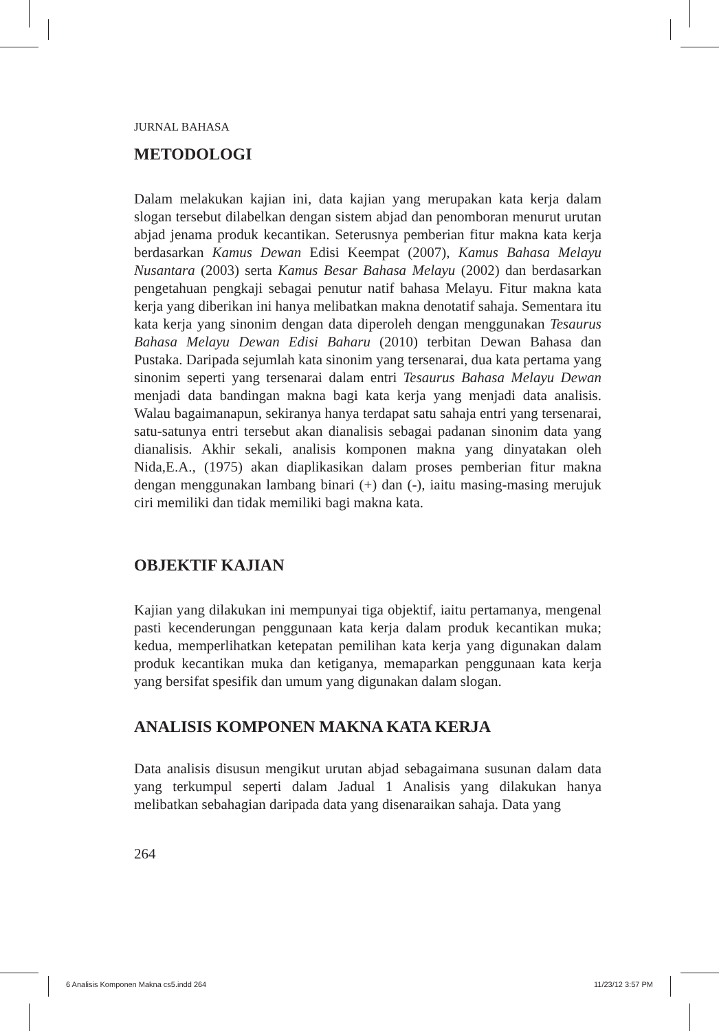JURNAL BAHASA
METODOLOGI
Dalam melakukan kajian ini, data kajian yang merupakan kata kerja dalam slogan tersebut dilabelkan dengan sistem abjad dan penomboran menurut urutan abjad jenama produk kecantikan. Seterusnya pemberian fitur makna kata kerja berdasarkan Kamus Dewan Edisi Keempat (2007), Kamus Bahasa Melayu Nusantara (2003) serta Kamus Besar Bahasa Melayu (2002) dan berdasarkan pengetahuan pengkaji sebagai penutur natif bahasa Melayu. Fitur makna kata kerja yang diberikan ini hanya melibatkan makna denotatif sahaja. Sementara itu kata kerja yang sinonim dengan data diperoleh dengan menggunakan Tesaurus Bahasa Melayu Dewan Edisi Baharu (2010) terbitan Dewan Bahasa dan Pustaka. Daripada sejumlah kata sinonim yang tersenarai, dua kata pertama yang sinonim seperti yang tersenarai dalam entri Tesaurus Bahasa Melayu Dewan menjadi data bandingan makna bagi kata kerja yang menjadi data analisis. Walau bagaimanapun, sekiranya hanya terdapat satu sahaja entri yang tersenarai, satu-satunya entri tersebut akan dianalisis sebagai padanan sinonim data yang dianalisis. Akhir sekali, analisis komponen makna yang dinyatakan oleh Nida,E.A., (1975) akan diaplikasikan dalam proses pemberian fitur makna dengan menggunakan lambang binari (+) dan (-), iaitu masing-masing merujuk ciri memiliki dan tidak memiliki bagi makna kata.
OBJEKTIF KAJIAN
Kajian yang dilakukan ini mempunyai tiga objektif, iaitu pertamanya, mengenal pasti kecenderungan penggunaan kata kerja dalam produk kecantikan muka; kedua, memperlihatkan ketepatan pemilihan kata kerja yang digunakan dalam produk kecantikan muka dan ketiganya, memaparkan penggunaan kata kerja yang bersifat spesifik dan umum yang digunakan dalam slogan.
ANALISIS KOMPONEN MAKNA KATA KERJA
Data analisis disusun mengikut urutan abjad sebagaimana susunan dalam data yang terkumpul seperti dalam Jadual 1 Analisis yang dilakukan hanya melibatkan sebahagian daripada data yang disenaraikan sahaja. Data yang
264
6 Analisis Komponen Makna cs5.indd 264 11/23/12 3:57 PM